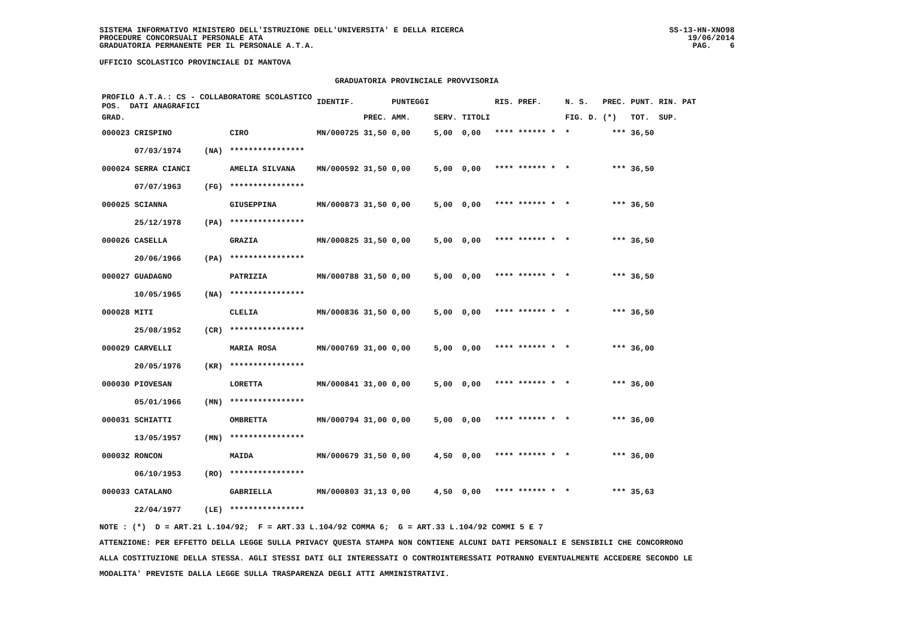SISTEMA INFORMATIVO MINISTERO DELL'ISTRUZIONE DELL'UNIVERSITA' E DELLA RICERCA
PROCEDURE CONCORSUALI PERSONALE ATA
GRADUATORIA PERMANENTE PER IL PERSONALE A.T.A.
SS-13-HN-XNO98
19/06/2014
PAG. 6
UFFICIO SCOLASTICO PROVINCIALE DI MANTOVA
GRADUATORIA PROVINCIALE PROVVISORIA
| PROFILO A.T.A.: CS - COLLABORATORE SCOLASTICO POS. DATI ANAGRAFICI | | | IDENTIF. | | PUNTEGGI | | | RIS. PREF. | | N. S. | PREC. | PUNT. RIN. PAT |
| --- | --- | --- | --- | --- | --- | --- | --- | --- | --- | --- | --- | --- |
| GRAD. | | | | PREC. | AMM. | SERV. | TITOLI | | | FIG. D. | (*) | TOT. SUP. |
| 000023 CRISPINO | | CIRO | MN/000725 | 31,50 | 0,00 | 5,00 | 0,00 | **** ****** * | | * | *** | 36,50 |
| 07/03/1974 | (NA) | **************** | | | | | | | | | | |
| 000024 SERRA CIANCI | | AMELIA SILVANA | MN/000592 | 31,50 | 0,00 | 5,00 | 0,00 | **** ****** * | | * | *** | 36,50 |
| 07/07/1963 | (FG) | **************** | | | | | | | | | | |
| 000025 SCIANNA | | GIUSEPPINA | MN/000873 | 31,50 | 0,00 | 5,00 | 0,00 | **** ****** * | | * | *** | 36,50 |
| 25/12/1978 | (PA) | **************** | | | | | | | | | | |
| 000026 CASELLA | | GRAZIA | MN/000825 | 31,50 | 0,00 | 5,00 | 0,00 | **** ****** * | | * | *** | 36,50 |
| 20/06/1966 | (PA) | **************** | | | | | | | | | | |
| 000027 GUADAGNO | | PATRIZIA | MN/000788 | 31,50 | 0,00 | 5,00 | 0,00 | **** ****** * | | * | *** | 36,50 |
| 10/05/1965 | (NA) | **************** | | | | | | | | | | |
| 000028 MITI | | CLELIA | MN/000836 | 31,50 | 0,00 | 5,00 | 0,00 | **** ****** * | | * | *** | 36,50 |
| 25/08/1952 | (CR) | **************** | | | | | | | | | | |
| 000029 CARVELLI | | MARIA ROSA | MN/000769 | 31,00 | 0,00 | 5,00 | 0,00 | **** ****** * | | * | *** | 36,00 |
| 20/05/1976 | (KR) | **************** | | | | | | | | | | |
| 000030 PIOVESAN | | LORETTA | MN/000841 | 31,00 | 0,00 | 5,00 | 0,00 | **** ****** * | | * | *** | 36,00 |
| 05/01/1966 | (MN) | **************** | | | | | | | | | | |
| 000031 SCHIATTI | | OMBRETTA | MN/000794 | 31,00 | 0,00 | 5,00 | 0,00 | **** ****** * | | * | *** | 36,00 |
| 13/05/1957 | (MN) | **************** | | | | | | | | | | |
| 000032 RONCON | | MAIDA | MN/000679 | 31,50 | 0,00 | 4,50 | 0,00 | **** ****** * | | * | *** | 36,00 |
| 06/10/1953 | (RO) | **************** | | | | | | | | | | |
| 000033 CATALANO | | GABRIELLA | MN/000803 | 31,13 | 0,00 | 4,50 | 0,00 | **** ****** * | | * | *** | 35,63 |
| 22/04/1977 | (LE) | **************** | | | | | | | | | | |
NOTE : (*) D = ART.21 L.104/92; F = ART.33 L.104/92 COMMA 6; G = ART.33 L.104/92 COMMI 5 E 7
ATTENZIONE: PER EFFETTO DELLA LEGGE SULLA PRIVACY QUESTA STAMPA NON CONTIENE ALCUNI DATI PERSONALI E SENSIBILI CHE CONCORRONO
ALLA COSTITUZIONE DELLA STESSA. AGLI STESSI DATI GLI INTERESSATI O CONTROINTERESSATI POTRANNO EVENTUALMENTE ACCEDERE SECONDO LE
MODALITA' PREVISTE DALLA LEGGE SULLA TRASPARENZA DEGLI ATTI AMMINISTRATIVI.